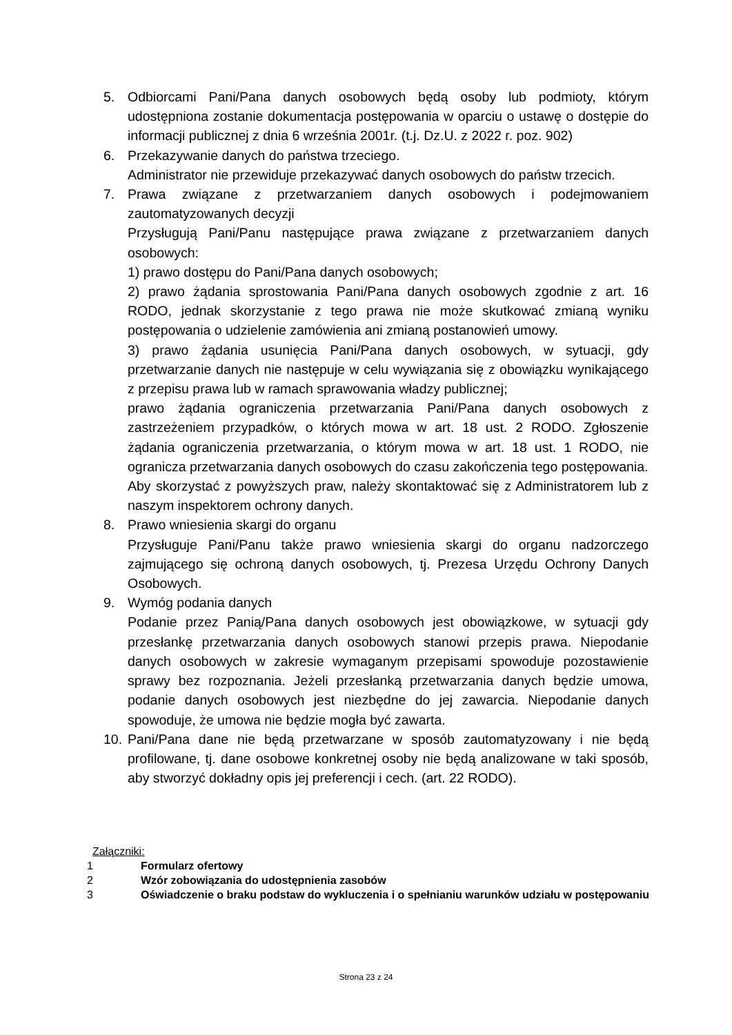5. Odbiorcami Pani/Pana danych osobowych będą osoby lub podmioty, którym udostępniona zostanie dokumentacja postępowania w oparciu o ustawę o dostępie do informacji publicznej z dnia 6 września 2001r. (t.j. Dz.U. z 2022 r. poz. 902)
6. Przekazywanie danych do państwa trzeciego.
Administrator nie przewiduje przekazywać danych osobowych do państw trzecich.
7. Prawa związane z przetwarzaniem danych osobowych i podejmowaniem zautomatyzowanych decyzji
Przysługują Pani/Panu następujące prawa związane z przetwarzaniem danych osobowych:
1) prawo dostępu do Pani/Pana danych osobowych;
2) prawo żądania sprostowania Pani/Pana danych osobowych zgodnie z art. 16 RODO, jednak skorzystanie z tego prawa nie może skutkować zmianą wyniku postępowania o udzielenie zamówienia ani zmianą postanowień umowy.
3) prawo żądania usunięcia Pani/Pana danych osobowych, w sytuacji, gdy przetwarzanie danych nie następuje w celu wywiązania się z obowiązku wynikającego z przepisu prawa lub w ramach sprawowania władzy publicznej;
prawo żądania ograniczenia przetwarzania Pani/Pana danych osobowych z zastrzeżeniem przypadków, o których mowa w art. 18 ust. 2 RODO. Zgłoszenie żądania ograniczenia przetwarzania, o którym mowa w art. 18 ust. 1 RODO, nie ogranicza przetwarzania danych osobowych do czasu zakończenia tego postępowania.
Aby skorzystać z powyższych praw, należy skontaktować się z Administratorem lub z naszym inspektorem ochrony danych.
8. Prawo wniesienia skargi do organu
Przysługuje Pani/Panu także prawo wniesienia skargi do organu nadzorczego zajmującego się ochroną danych osobowych, tj. Prezesa Urzędu Ochrony Danych Osobowych.
9. Wymóg podania danych
Podanie przez Panią/Pana danych osobowych jest obowiązkowe, w sytuacji gdy przesłankę przetwarzania danych osobowych stanowi przepis prawa. Niepodanie danych osobowych w zakresie wymaganym przepisami spowoduje pozostawienie sprawy bez rozpoznania. Jeżeli przesłanką przetwarzania danych będzie umowa, podanie danych osobowych jest niezbędne do jej zawarcia. Niepodanie danych spowoduje, że umowa nie będzie mogła być zawarta.
10.
Pani/Pana dane nie będą przetwarzane w sposób zautomatyzowany i nie będą profilowane, tj. dane osobowe konkretnej osoby nie będą analizowane w taki sposób, aby stworzyć dokładny opis jej preferencji i cech. (art. 22 RODO).
Załączniki:
1 Formularz ofertowy
2 Wzór zobowiązania do udostępnienia zasobów
3 Oświadczenie o braku podstaw do wykluczenia i o spełnianiu warunków udziału w postępowaniu
Strona 23 z 24